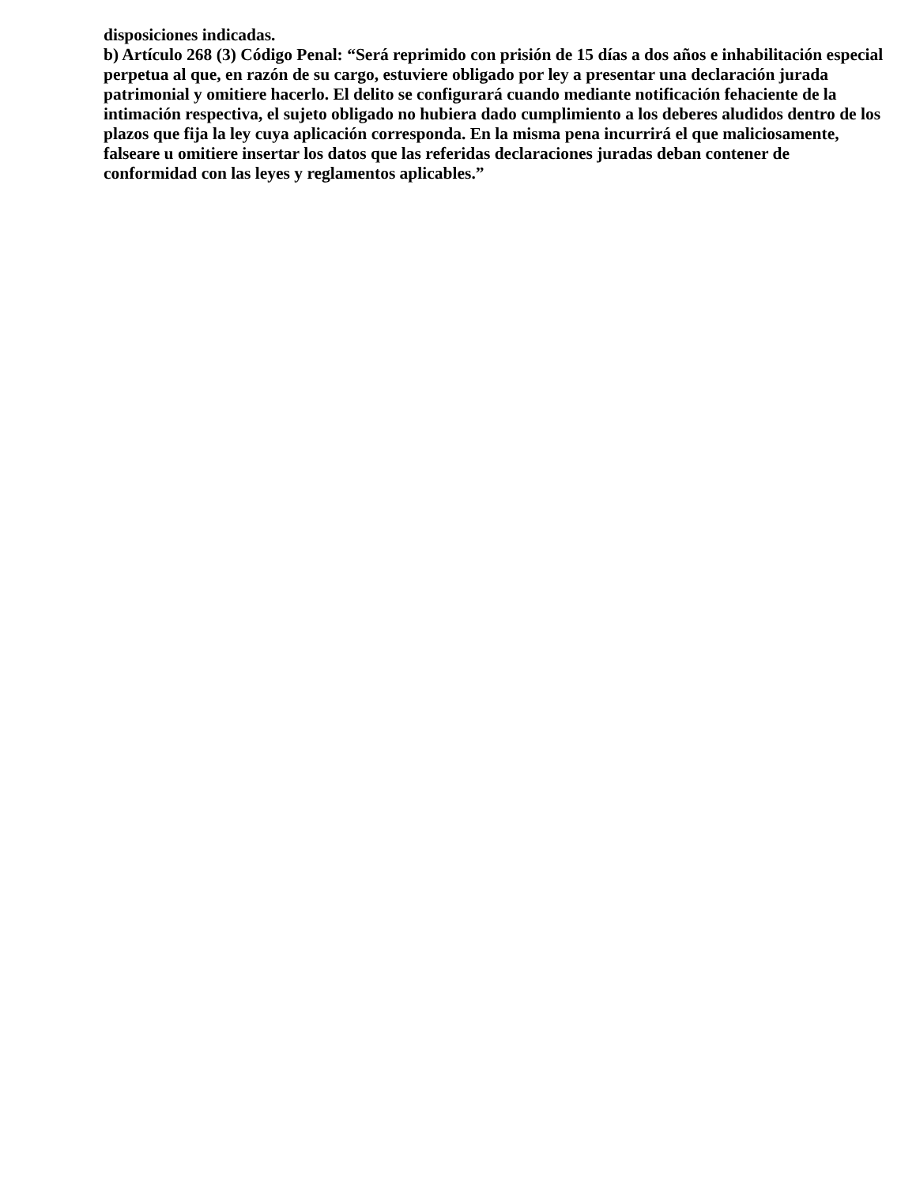disposiciones indicadas.
b) Artículo 268 (3) Código Penal: “Será reprimido con prisión de 15 días a dos años e inhabilitación especial perpetua al que, en razón de su cargo, estuviere obligado por ley a presentar una declaración jurada patrimonial y omitiere hacerlo. El delito se configurará cuando mediante notificación fehaciente de la intimación respectiva, el sujeto obligado no hubiera dado cumplimiento a los deberes aludidos dentro de los plazos que fija la ley cuya aplicación corresponda. En la misma pena incurrirá el que maliciosamente, falseare u omitiere insertar los datos que las referidas declaraciones juradas deban contener de conformidad con las leyes y reglamentos aplicables.”